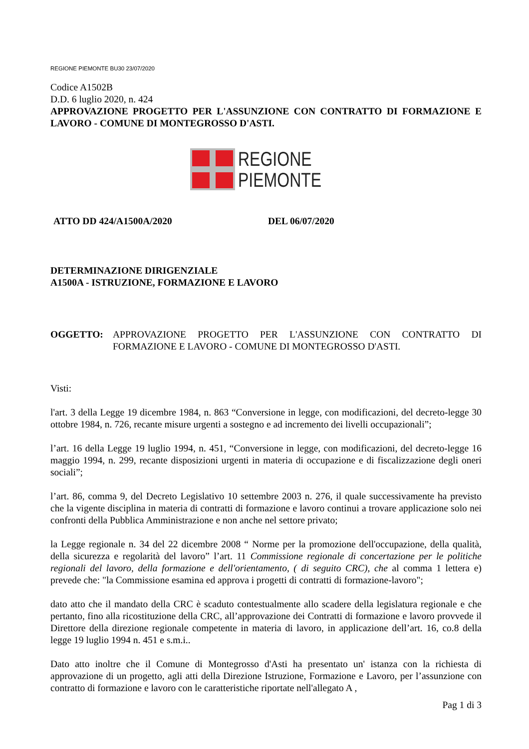REGIONE PIEMONTE BU30 23/07/2020
Codice A1502B
D.D. 6 luglio 2020, n. 424
APPROVAZIONE PROGETTO PER L'ASSUNZIONE CON CONTRATTO DI FORMAZIONE E LAVORO - COMUNE DI MONTEGROSSO D'ASTI.
REGIONE
PIEMONTE
ATTO DD 424/A1500A/2020 DEL 06/07/2020
DETERMINAZIONE DIRIGENZIALE
A1500A - ISTRUZIONE, FORMAZIONE E LAVORO
OGGETTO: APPROVAZIONE PROGETTO PER L'ASSUNZIONE CON CONTRATTO DI FORMAZIONE E LAVORO - COMUNE DI MONTEGROSSO D'ASTI.
Visti:
l'art. 3 della Legge 19 dicembre 1984, n. 863 “Conversione in legge, con modificazioni, del decreto-legge 30 ottobre 1984, n. 726, recante misure urgenti a sostegno e ad incremento dei livelli occupazionali”;
l’art. 16 della Legge 19 luglio 1994, n. 451, “Conversione in legge, con modificazioni, del decreto-legge 16 maggio 1994, n. 299, recante disposizioni urgenti in materia di occupazione e di fiscalizzazione degli oneri sociali”;
l’art. 86, comma 9, del Decreto Legislativo 10 settembre 2003 n. 276, il quale successivamente ha previsto che la vigente disciplina in materia di contratti di formazione e lavoro continui a trovare applicazione solo nei confronti della Pubblica Amministrazione e non anche nel settore privato;
la Legge regionale n. 34 del 22 dicembre 2008 “ Norme per la promozione dell'occupazione, della qualità, della sicurezza e regolarità del lavoro” l’art. 11 Commissione regionale di concertazione per le politiche regionali del lavoro, della formazione e dell'orientamento, ( di seguito CRC), che al comma 1 lettera e) prevede che: "la Commissione esamina ed approva i progetti di contratti di formazione-lavoro";
dato atto che il mandato della CRC è scaduto contestualmente allo scadere della legislatura regionale e che pertanto, fino alla ricostituzione della CRC, all’approvazione dei Contratti di formazione e lavoro provvede il Direttore della direzione regionale competente in materia di lavoro, in applicazione dell’art. 16, co.8 della legge 19 luglio 1994 n. 451 e s.m.i..
Dato atto inoltre che il Comune di Montegrosso d'Asti ha presentato un' istanza con la richiesta di approvazione di un progetto, agli atti della Direzione Istruzione, Formazione e Lavoro, per l’assunzione con contratto di formazione e lavoro con le caratteristiche riportate nell'allegato A ,
Pag 1 di 3